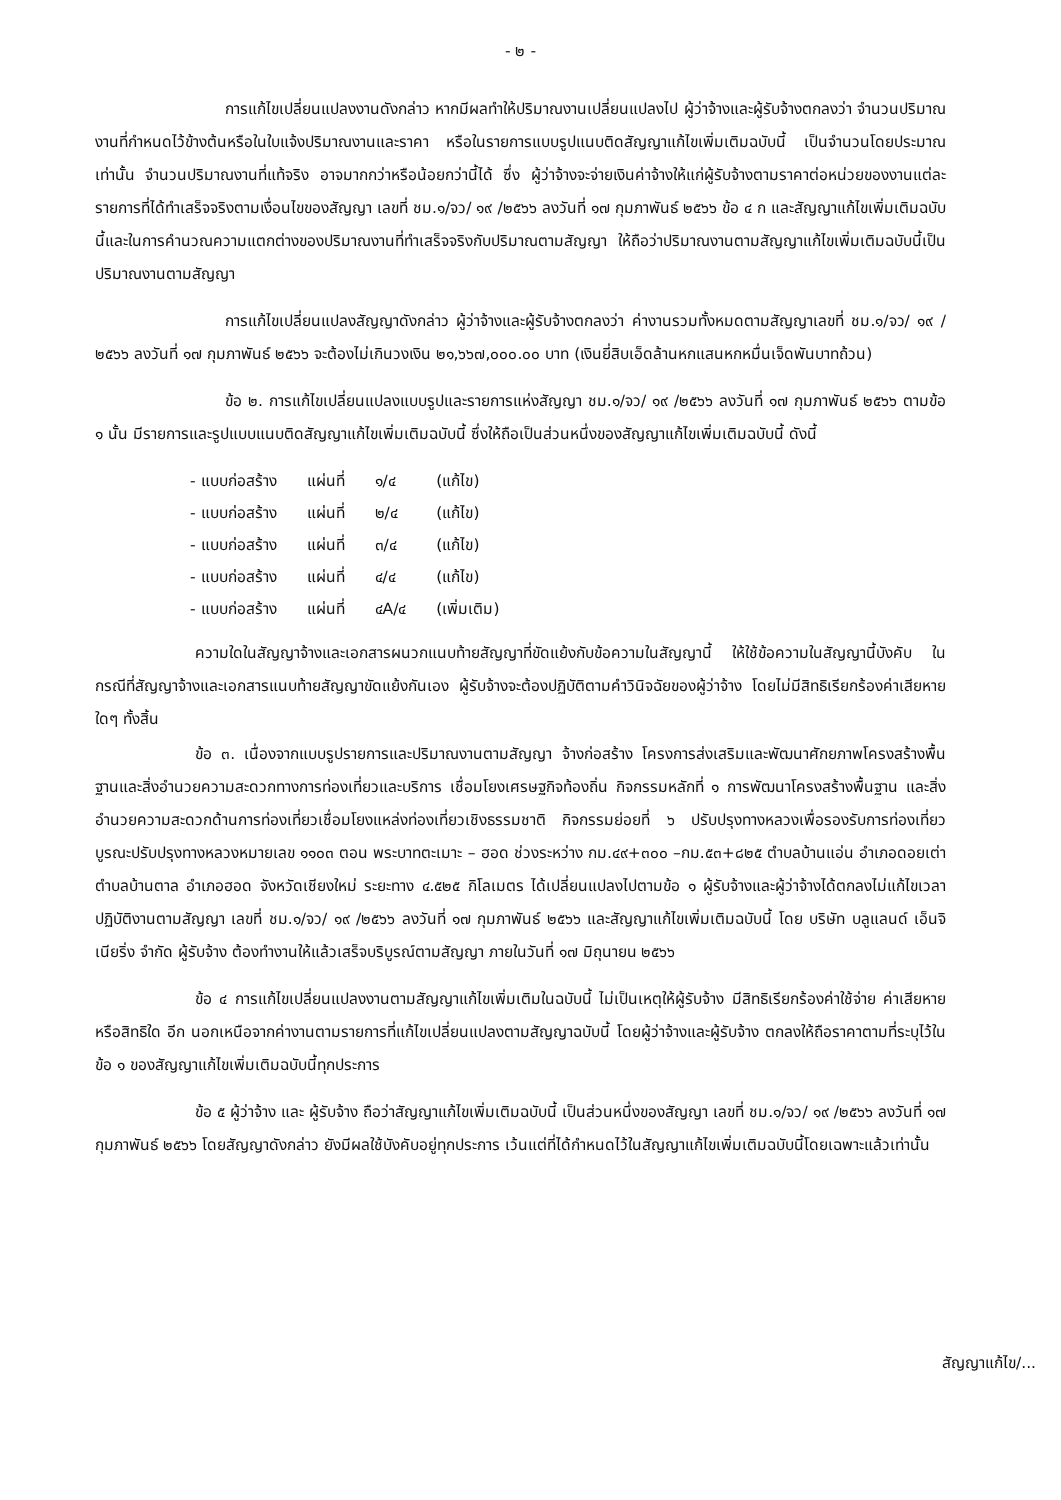- ๒ -
การแก้ไขเปลี่ยนแปลงงานดังกล่าว หากมีผลทำให้ปริมาณงานเปลี่ยนแปลงไป ผู้ว่าจ้างและผู้รับจ้างตกลงว่า จำนวนปริมาณงานที่กำหนดไว้ข้างต้นหรือในใบแจ้งปริมาณงานและราคา หรือในรายการแบบรูปแนบติดสัญญาแก้ไขเพิ่มเติมฉบับนี้ เป็นจำนวนโดยประมาณเท่านั้น จำนวนปริมาณงานที่แท้จริง อาจมากกว่าหรือน้อยกว่านี้ได้ ซึ่ง ผู้ว่าจ้างจะจ่ายเงินค่าจ้างให้แก่ผู้รับจ้างตามราคาต่อหน่วยของงานแต่ละรายการที่ได้ทำเสร็จจริงตามเงื่อนไขของสัญญา เลขที่ ชม.๑/จว/ ๑๙ /๒๕๖๖ ลงวันที่ ๑๗ กุมภาพันธ์ ๒๕๖๖ ข้อ ๔ ก และสัญญาแก้ไขเพิ่มเติมฉบับนี้และในการคำนวณความแตกต่างของปริมาณงานที่ทำเสร็จจริงกับปริมาณตามสัญญา ให้ถือว่าปริมาณงานตามสัญญาแก้ไขเพิ่มเติมฉบับนี้เป็นปริมาณงานตามสัญญา
การแก้ไขเปลี่ยนแปลงสัญญาดังกล่าว ผู้ว่าจ้างและผู้รับจ้างตกลงว่า ค่างานรวมทั้งหมดตามสัญญาเลขที่ ชม.๑/จว/ ๑๙ /๒๕๖๖ ลงวันที่ ๑๗ กุมภาพันธ์ ๒๕๖๖ จะต้องไม่เกินวงเงิน ๒๑,๖๖๗,๐๐๐.๐๐ บาท (เงินยี่สิบเอ็ดล้านหกแสนหกหมื่นเจ็ดพันบาทถ้วน)
ข้อ ๒. การแก้ไขเปลี่ยนแปลงแบบรูปและรายการแห่งสัญญา ชม.๑/จว/ ๑๙ /๒๕๖๖ ลงวันที่ ๑๗ กุมภาพันธ์ ๒๕๖๖ ตามข้อ ๑ นั้น มีรายการและรูปแบบแนบติดสัญญาแก้ไขเพิ่มเติมฉบับนี้ ซึ่งให้ถือเป็นส่วนหนึ่งของสัญญาแก้ไขเพิ่มเติมฉบับนี้ ดังนี้
| - แบบก่อสร้าง | แผ่นที่ | ๑/๔ | (แก้ไข) |
| - แบบก่อสร้าง | แผ่นที่ | ๒/๔ | (แก้ไข) |
| - แบบก่อสร้าง | แผ่นที่ | ๓/๔ | (แก้ไข) |
| - แบบก่อสร้าง | แผ่นที่ | ๔/๔ | (แก้ไข) |
| - แบบก่อสร้าง | แผ่นที่ | ๔A/๔ | (เพิ่มเติม) |
ความใดในสัญญาจ้างและเอกสารผนวกแนบท้ายสัญญาที่ขัดแย้งกับข้อความในสัญญานี้ ให้ใช้ข้อความในสัญญานี้บังคับ ในกรณีที่สัญญาจ้างและเอกสารแนบท้ายสัญญาขัดแย้งกันเอง ผู้รับจ้างจะต้องปฏิบัติตามคำวินิจฉัยของผู้ว่าจ้าง โดยไม่มีสิทธิเรียกร้องค่าเสียหายใดๆ ทั้งสิ้น
ข้อ ๓. เนื่องจากแบบรูปรายการและปริมาณงานตามสัญญา จ้างก่อสร้าง โครงการส่งเสริมและพัฒนาศักยภาพโครงสร้างพื้นฐานและสิ่งอำนวยความสะดวกทางการท่องเที่ยวและบริการ เชื่อมโยงเศรษฐกิจท้องถิ่น กิจกรรมหลักที่ ๑ การพัฒนาโครงสร้างพื้นฐาน และสิ่งอำนวยความสะดวกด้านการท่องเที่ยวเชื่อมโยงแหล่งท่องเที่ยวเชิงธรรมชาติ กิจกรรมย่อยที่ ๖ ปรับปรุงทางหลวงเพื่อรองรับการท่องเที่ยว บูรณะปรับปรุงทางหลวงหมายเลข ๑๑๐๓ ตอน พระบาทตะเมาะ – ฮอด ช่วงระหว่าง กม.๔๙+๓๐๐ –กม.๕๓+๘๒๕ ตำบลบ้านแอ่น อำเภอดอยเต่า ตำบลบ้านตาล อำเภอฮอด จังหวัดเชียงใหม่ ระยะทาง ๔.๕๒๕ กิโลเมตร ได้เปลี่ยนแปลงไปตามข้อ ๑ ผู้รับจ้างและผู้ว่าจ้างได้ตกลงไม่แก้ไขเวลาปฏิบัติงานตามสัญญา เลขที่ ชม.๑/จว/ ๑๙ /๒๕๖๖ ลงวันที่ ๑๗ กุมภาพันธ์ ๒๕๖๖ และสัญญาแก้ไขเพิ่มเติมฉบับนี้ โดย บริษัท บลูแลนด์ เอ็นจิเนียริ่ง จำกัด ผู้รับจ้าง ต้องทำงานให้แล้วเสร็จบริบูรณ์ตามสัญญา ภายในวันที่ ๑๗ มิถุนายน ๒๕๖๖
ข้อ ๔ การแก้ไขเปลี่ยนแปลงงานตามสัญญาแก้ไขเพิ่มเติมในฉบับนี้ ไม่เป็นเหตุให้ผู้รับจ้าง มีสิทธิเรียกร้องค่าใช้จ่าย ค่าเสียหาย หรือสิทธิใด อีก นอกเหนือจากค่างานตามรายการที่แก้ไขเปลี่ยนแปลงตามสัญญาฉบับนี้ โดยผู้ว่าจ้างและผู้รับจ้าง ตกลงให้ถือราคาตามที่ระบุไว้ในข้อ ๑ ของสัญญาแก้ไขเพิ่มเติมฉบับนี้ทุกประการ
ข้อ ๕ ผู้ว่าจ้าง และ ผู้รับจ้าง ถือว่าสัญญาแก้ไขเพิ่มเติมฉบับนี้ เป็นส่วนหนึ่งของสัญญา เลขที่ ชม.๑/จว/ ๑๙ /๒๕๖๖ ลงวันที่ ๑๗ กุมภาพันธ์ ๒๕๖๖ โดยสัญญาดังกล่าว ยังมีผลใช้บังคับอยู่ทุกประการ เว้นแต่ที่ได้กำหนดไว้ในสัญญาแก้ไขเพิ่มเติมฉบับนี้โดยเฉพาะแล้วเท่านั้น
สัญญาแก้ไข/...